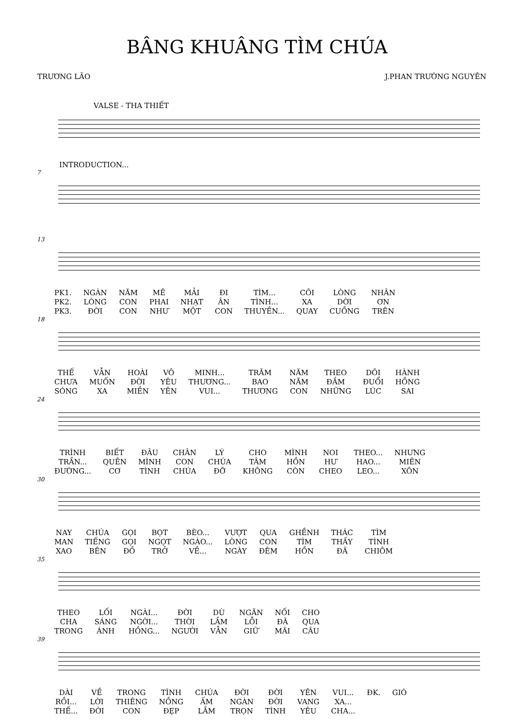BÂNG KHUÂNG TÌM CHÚA
TRƯƠNG LÃO J.PHAN TRƯỜNG NGUYÊN
VALSE - THA THIẾT
INTRODUCTION...
7
13
| PK1. | NGÀN | NĂM | MÊ | MẢI | ĐI | TÌM... | CÕI | LÒNG | NHÂN |
| PK2. | LÒNG | CON | PHAI | NHẠT | ÂN | TÌNH... | XA | DỜI | ƠN |
| PK3. | ĐỜI | CON | NHƯ | MỘT | CON | THUYỀN... | QUAY | CUỒNG | TRÊN |
18
| THẾ | VẪN | HOÀI | VÔ | MINH... | TRĂM | NĂM | THEO | DÕI | HÀNH |
| CHƯA | MUỐN | ĐỜI | YÊU | THƯƠNG... | BAO | NĂM | ĐẮM | ĐUỔI | HỒNG |
| SÓNG | XA | MIỀN | YÊN | VUI... | THƯƠNG | CON | NHỮNG | LÚC | SAI |
24
| TRÌNH | BIẾT | ĐÂU | CHÂN | LÝ | CHO | MÌNH | NOI | THEO... | NHƯNG |
| TRẦN... | QUÊN | MÌNH | CON | CHÚA | TÂM | HỒN | HƯ | HAO... | MIÊN |
| ĐƯỜNG... | CƠ | TÌNH | CHÚA | ĐỠ | KHÔNG | CÒN | CHEO | LEO... | XÔN |
30
| NAY | CHÚA | GỌI | BỌT | BÈO... | VƯỢT | QUA | GHỀNH | THÁC | TÌM |
| MAN | TIẾNG | GỌI | NGỌT | NGÀO... | LÒNG | CON | TÌM | THẤY | TÌNH |
| XAO | BÊN | ĐỒ | TRỞ | VỀ... | NGÀY | ĐÊM | HỒN | ĐÃ | CHIÔM |
35
| THEO | LỐI | NGÀI... | ĐỜI | DÙ | NGĂN | NỐI | CHO |
| CHA | SÁNG | NGỜI... | THỜI | LẦM | LỖI | ĐÃ | QUA |
| TRONG | ÁNH | HỒNG... | NGƯỜI | VẪN | GIỮ | MÃI | CÂU |
39
| DÀI | VỀ | TRONG | TÌNH | CHÚA | ĐỜI | ĐỜI | YÊN | VUI... | ĐK. | GIÓ |
| RỒI... | LỜI | THIÊNG | NỒNG | ẤM | NGÀN | ĐỜI | VANG | XA... | | |
| THẾ... | ĐỜI | CON | ĐẸP | LẮM | TRỌN | TÌNH | YÊU | CHA... | | |